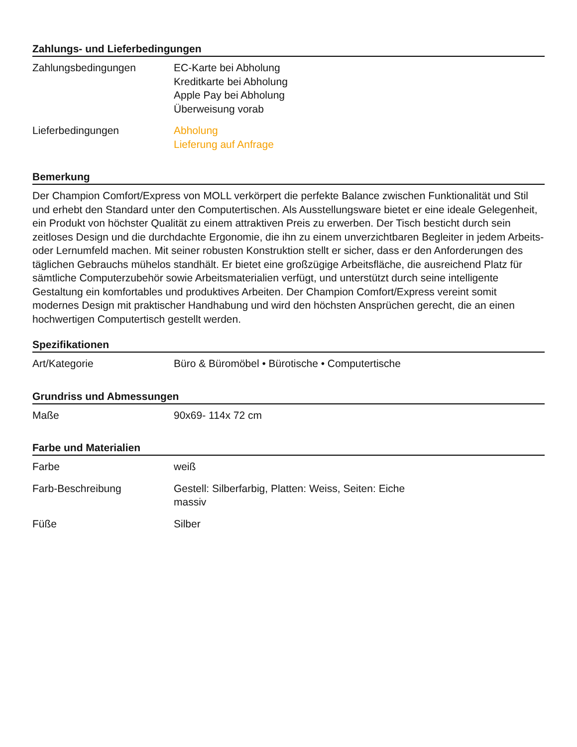Zahlungs- und Lieferbedingungen
| Zahlungsbedingungen | EC-Karte bei Abholung Kreditkarte bei Abholung Apple Pay bei Abholung Überweisung vorab |
| Lieferbedingungen | Abholung Lieferung auf Anfrage |
Bemerkung
Der Champion Comfort/Express von MOLL verkörpert die perfekte Balance zwischen Funktionalität und Stil und erhebt den Standard unter den Computertischen. Als Ausstellungsware bietet er eine ideale Gelegenheit, ein Produkt von höchster Qualität zu einem attraktiven Preis zu erwerben. Der Tisch besticht durch sein zeitloses Design und die durchdachte Ergonomie, die ihn zu einem unverzichtbaren Begleiter in jedem Arbeits- oder Lernumfeld machen. Mit seiner robusten Konstruktion stellt er sicher, dass er den Anforderungen des täglichen Gebrauchs mühelos standhält. Er bietet eine großzügige Arbeitsfläche, die ausreichend Platz für sämtliche Computerzubehör sowie Arbeitsmaterialien verfügt, und unterstützt durch seine intelligente Gestaltung ein komfortables und produktives Arbeiten. Der Champion Comfort/Express vereint somit modernes Design mit praktischer Handhabung und wird den höchsten Ansprüchen gerecht, die an einen hochwertigen Computertisch gestellt werden.
Spezifikationen
| Art/Kategorie | Büro & Büromöbel • Bürotische • Computertische |
Grundriss und Abmessungen
| Maße | 90x69- 114x 72 cm |
Farbe und Materialien
| Farbe | weiß |
| Farb-Beschreibung | Gestell: Silberfarbig, Platten: Weiss, Seiten: Eiche massiv |
| Füße | Silber |